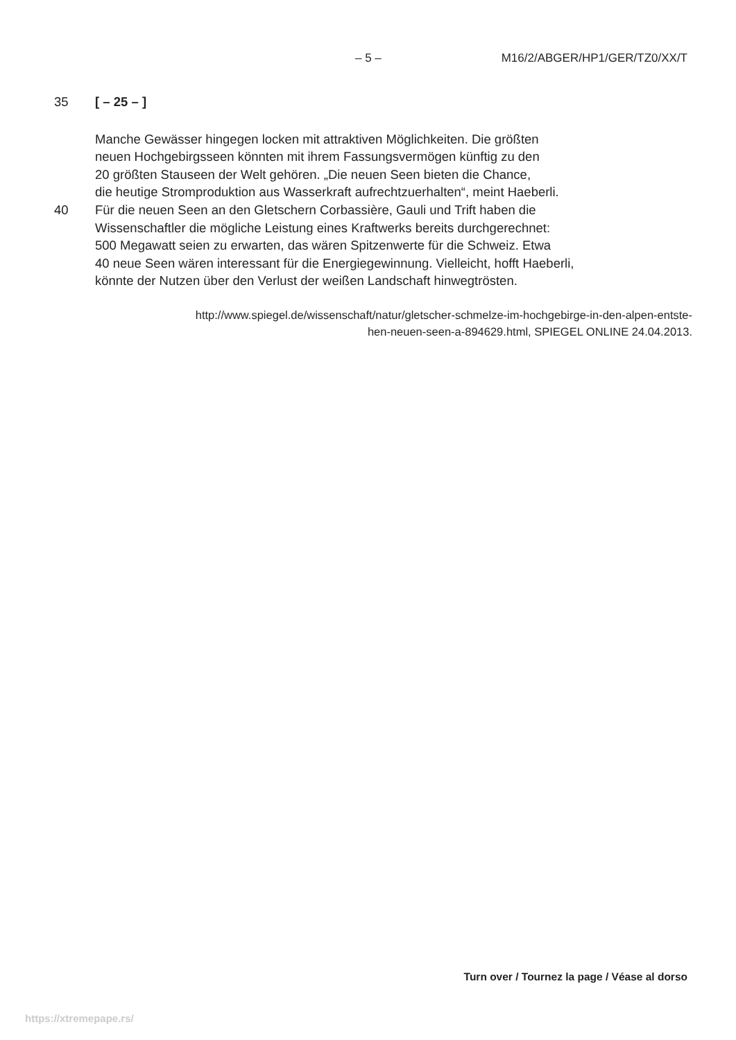– 5 – M16/2/ABGER/HP1/GER/TZ0/XX/T
35 [ – 25 – ]
Manche Gewässer hingegen locken mit attraktiven Möglichkeiten. Die größten
neuen Hochgebirgsseen könnten mit ihrem Fassungsvermögen künftig zu den
20 größten Stauseen der Welt gehören. „Die neuen Seen bieten die Chance,
die heutige Stromproduktion aus Wasserkraft aufrechtzuerhalten“, meint Haeberli.
40 Für die neuen Seen an den Gletschern Corbassière, Gauli und Trift haben die
Wissenschaftler die mögliche Leistung eines Kraftwerks bereits durchgerechnet:
500 Megawatt seien zu erwarten, das wären Spitzenwerte für die Schweiz. Etwa
40 neue Seen wären interessant für die Energiegewinnung. Vielleicht, hofft Haeberli,
könnte der Nutzen über den Verlust der weißen Landschaft hinwegtrösten.
http://www.spiegel.de/wissenschaft/natur/gletscher-schmelze-im-hochgebirge-in-den-alpen-entste-
hen-neuen-seen-a-894629.html, SPIEGEL ONLINE 24.04.2013.
Turn over / Tournez la page / Véase al dorso
https://xtremepape.rs/